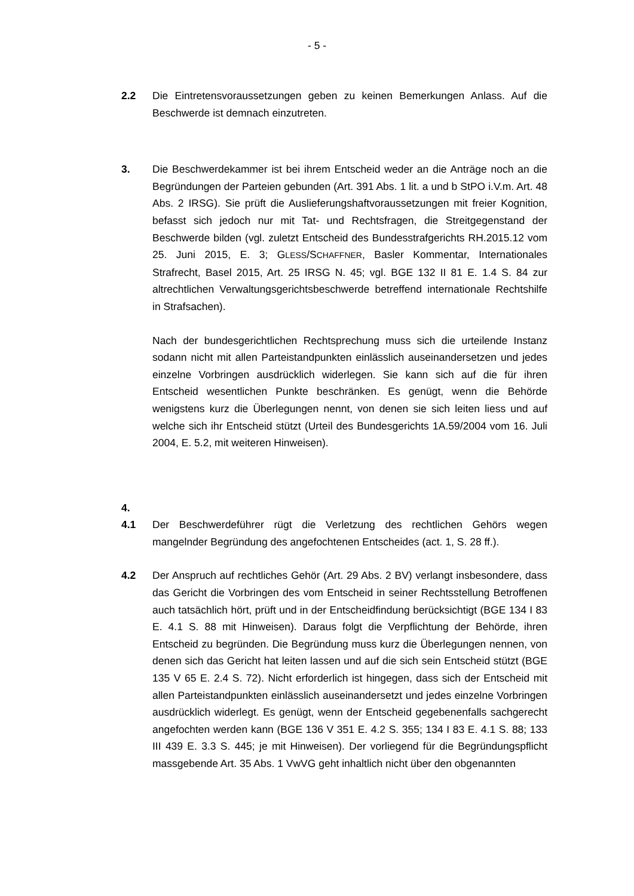- 5 -
2.2 Die Eintretensvoraussetzungen geben zu keinen Bemerkungen Anlass. Auf die Beschwerde ist demnach einzutreten.
3. Die Beschwerdekammer ist bei ihrem Entscheid weder an die Anträge noch an die Begründungen der Parteien gebunden (Art. 391 Abs. 1 lit. a und b StPO i.V.m. Art. 48 Abs. 2 IRSG). Sie prüft die Auslieferungshaft­voraussetzungen mit freier Kognition, befasst sich jedoch nur mit Tat- und Rechtsfragen, die Streitgegenstand der Beschwerde bilden (vgl. zuletzt Entscheid des Bundesstrafgerichts RH.2015.12 vom 25. Juni 2015, E. 3; GLESS/SCHAFFNER, Basler Kommentar, Internationales Strafrecht, Basel 2015, Art. 25 IRSG N. 45; vgl. BGE 132 II 81 E. 1.4 S. 84 zur altrechtlichen Verwaltungsgerichtsbeschwerde betreffend internationale Rechtshilfe in Strafsachen).
Nach der bundesgerichtlichen Rechtsprechung muss sich die urteilende Instanz sodann nicht mit allen Parteistandpunkten einlässlich auseinandersetzen und jedes einzelne Vorbringen ausdrücklich widerlegen. Sie kann sich auf die für ihren Entscheid wesentlichen Punkte beschränken. Es genügt, wenn die Behörde wenigstens kurz die Überlegungen nennt, von denen sie sich leiten liess und auf welche sich ihr Entscheid stützt (Urteil des Bundesgerichts 1A.59/2004 vom 16. Juli 2004, E. 5.2, mit weiteren Hinweisen).
4.
4.1 Der Beschwerdeführer rügt die Verletzung des rechtlichen Gehörs wegen mangelnder Begründung des angefochtenen Entscheides (act. 1, S. 28 ff.).
4.2 Der Anspruch auf rechtliches Gehör (Art. 29 Abs. 2 BV) verlangt insbesondere, dass das Gericht die Vorbringen des vom Entscheid in seiner Rechtsstellung Betroffenen auch tatsächlich hört, prüft und in der Entscheidfindung berücksichtigt (BGE 134 I 83 E. 4.1 S. 88 mit Hinweisen). Daraus folgt die Verpflichtung der Behörde, ihren Entscheid zu begründen. Die Begründung muss kurz die Überlegungen nennen, von denen sich das Gericht hat leiten lassen und auf die sich sein Entscheid stützt (BGE 135 V 65 E. 2.4 S. 72). Nicht erforderlich ist hingegen, dass sich der Entscheid mit allen Parteistandpunkten einlässlich auseinandersetzt und jedes einzelne Vorbringen ausdrücklich widerlegt. Es genügt, wenn der Entscheid gegebenenfalls sachgerecht angefochten werden kann (BGE 136 V 351 E. 4.2 S. 355; 134 I 83 E. 4.1 S. 88; 133 III 439 E. 3.3 S. 445; je mit Hinweisen). Der vorliegend für die Begründungspflicht massgebende Art. 35 Abs. 1 VwVG geht inhaltlich nicht über den obgenannten